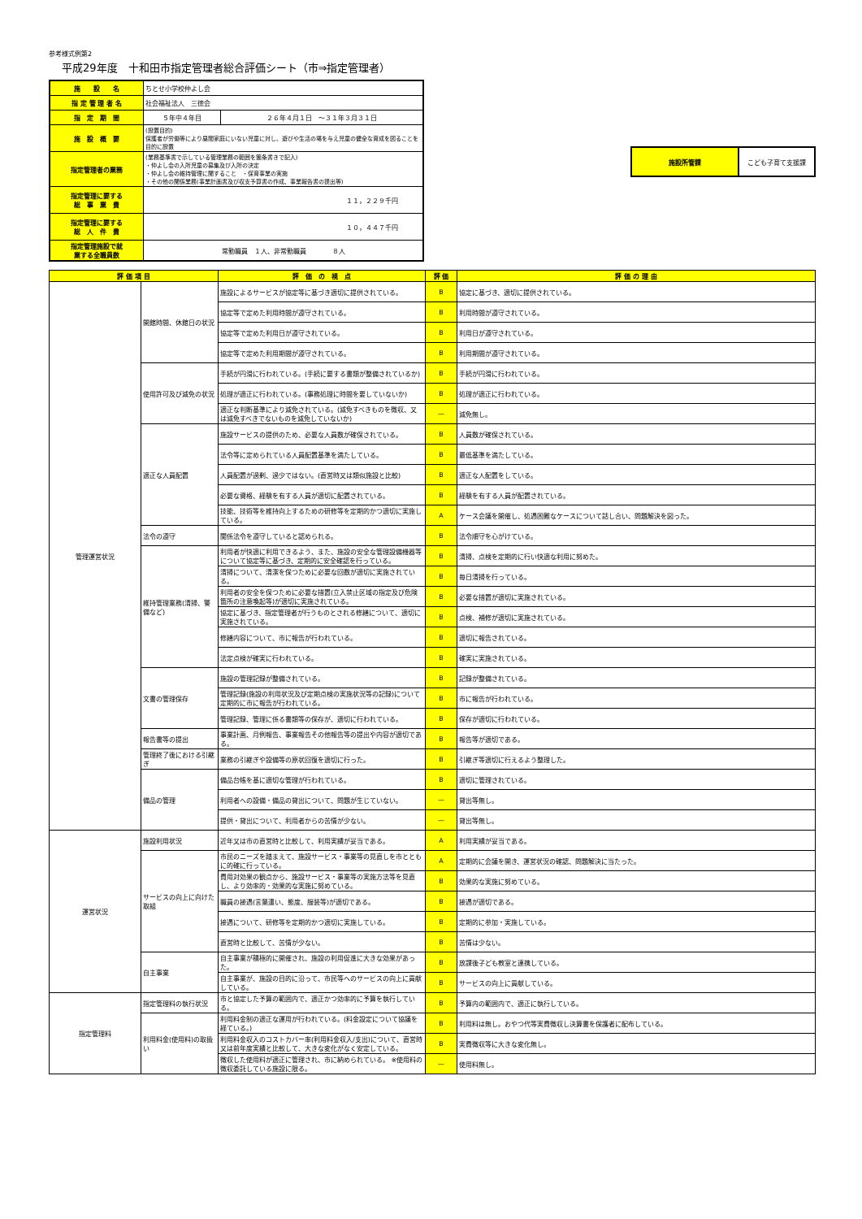参考様式例第2
平成29年度　十和田市指定管理者総合評価シート（市⇒指定管理者）
| 施設所管課 | こども子育て支援課 |
| 施 設 名 | ちとせ小学校仲よし会 | |
| 指 定 管 理 者 名 | 社会福祉法人 三徳会 | |
| 指 定 期 間 | ５年中４年目 | ２６年４月１日 ～３１年３月３１日 |
| 施 設 概 要 | (設置目的) 保護者が労働等により昼間家庭にいない児童に対し、遊びや生活の場を与え児童の健全な育成を図ることを目的に設置 | |
| 指定管理者の業務 | (業務基準書で示している管理業務の範囲を箇条書きで記入) ・仲よし会の入所児童の募集及び入所の決定 ・仲よし会の維持管理に関すること ・保育事業の実施 ・その他の関係業務(事業計画書及び収支予算書の作成、事業報告書の提出等) | |
| 指定管理に要する 総 事 業 費 | １１，２２９千円 | |
| 指定管理に要する 総 人 件 費 | １０，４４７千円 | |
| 指定管理施設で就 業する全職員数 | 常勤職員 １人、非常勤職員 ８人 | |
| 評 価 項 目 | | 評 価 の 視 点 | 評 価 | 評 価 の 理 由 |
| --- | --- | --- | --- | --- |
| 管理運営状況 | 開館時間、休館日の状況 | 施設によるサービスが協定等に基づき適切に提供されている。 | B | 協定に基づき、適切に提供されている。 |
| | | 協定等で定めた利用時間が遵守されている。 | B | 利用時間が遵守されている。 |
| | | 協定等で定めた利用日が遵守されている。 | B | 利用日が遵守されている。 |
| | | 協定等で定めた利用期間が遵守されている。 | B | 利用期間が遵守されている。 |
| | 使用許可及び減免の状況 | 手続が円滑に行われている。(手続に要する書類が整備されているか) | B | 手続が円滑に行われている。 |
| | | 処理が適正に行われている。(事務処理に時間を要していないか) | B | 処理が適正に行われている。 |
| | | 適正な判断基準により減免されている。(減免すべきものを徴収、又は減免すべきでないものを減免していないか) | — | 減免無し。 |
| | 適正な人員配置 | 施設サービスの提供のため、必要な人員数が確保されている。 | B | 人員数が確保されている。 |
| | | 法令等に定められている人員配置基準を満たしている。 | B | 最低基準を満たしている。 |
| | | 人員配置が過剰、過少ではない。(直営時又は類似施設と比較) | B | 適正な人配置をしている。 |
| | | 必要な資格、経験を有する人員が適切に配置されている。 | B | 経験を有する人員が配置されている。 |
| | | 技能、技術等を維持向上するための研修等を定期的かつ適切に実施している。 | A | ケース会議を開催し、処遇困難なケースについて話し合い、問題解決を図った。 |
| | 法令の遵守 | 関係法令を遵守していると認められる。 | B | 法令順守を心がけている。 |
| | 維持管理業務(清掃、警備など) | 利用者が快適に利用できるよう、また、施設の安全な管理設備機器等について協定等に基づき、定期的に安全確認を行っている。 | B | 清掃、点検を定期的に行い快適な利用に努めた。 |
| | | 清掃について、清潔を保つために必要な回数が適切に実施されている。 | B | 毎日清掃を行っている。 |
| | | 利用者の安全を保つために必要な措置(立入禁止区域の指定及び危険箇所の注意喚起等)が適切に実施されている。 | B | 必要な措置が適切に実施されている。 |
| | | 協定に基づき、指定管理者が行うものとされる修繕について、適切に実施されている。 | B | 点検、補修が適切に実施されている。 |
| | | 修繕内容について、市に報告が行われている。 | B | 適切に報告されている。 |
| | | 法定点検が確実に行われている。 | B | 確実に実施されている。 |
| | 文書の管理保存 | 施設の管理記録が整備されている。 | B | 記録が整備されている。 |
| | | 管理記録(施設の利用状況及び定期点検の実施状況等の記録)について定期的に市に報告が行われている。 | B | 市に報告が行われている。 |
| | | 管理記録、管理に係る書類等の保存が、適切に行われている。 | B | 保存が適切に行われている。 |
| | 報告書等の提出 | 事業計画、月例報告、事業報告その他報告等の提出や内容が適切である。 | B | 報告等が適切である。 |
| | 管理終了後における引継ぎ | 業務の引継ぎや設備等の原状回復を適切に行った。 | B | 引継ぎ等適切に行えるよう整理した。 |
| | 備品の管理 | 備品台帳を基に適切な管理が行われている。 | B | 適切に管理されている。 |
| | | 利用者への設備・備品の貸出について、問題が生じていない。 | — | 貸出等無し。 |
| | | 提供・貸出について、利用者からの苦情が少ない。 | — | 貸出等無し。 |
| 運営状況 | 施設利用状況 | 近年又は市の直営時と比較して、利用実績が妥当である。 | A | 利用実績が妥当である。 |
| | サービスの向上に向けた取組 | 市民のニーズを踏まえて、施設サービス・事業等の見直しを市とともに的確に行っている。 | A | 定期的に会議を開き、運営状況の確認、問題解決に当たった。 |
| | | 費用対効果の観点から、施設サービス・事業等の実施方法等を見直し、より効率的・効果的な実施に努めている。 | B | 効果的な実施に努めている。 |
| | | 職員の接遇(言葉遣い、態度、服装等)が適切である。 | B | 接遇が適切である。 |
| | | 接遇について、研修等を定期的かつ適切に実施している。 | B | 定期的に参加・実施している。 |
| | | 直営時と比較して、苦情が少ない。 | B | 苦情は少ない。 |
| | 自主事業 | 自主事業が積極的に開催され、施設の利用促進に大きな効果があった。 | B | 放課後子ども教室と連携している。 |
| | | 自主事業が、施設の目的に沿って、市民等へのサービスの向上に貢献している。 | B | サービスの向上に貢献している。 |
| 指定管理料 | 指定管理料の執行状況 | 市と協定した予算の範囲内で、適正かつ効率的に予算を執行している。 | B | 予算内の範囲内で、適正に執行している。 |
| | 利用料金(使用料)の取扱い | 利用料金制の適正な運用が行われている。(料金設定について協議を経ている。) | B | 利用料は無し。おやつ代等実費徴収し決算書を保護者に配布している。 |
| | | 利用料金収入のコストカバー率(利用料金収入/支出)について、直営時又は前年度実績と比較して、大きな変化がなく安定している。 | B | 実費徴収等に大きな変化無し。 |
| | | 徴収した使用料が適正に管理され、市に納められている。 ※使用料の徴収委託している施設に限る。 | — | 使用料無し。 |